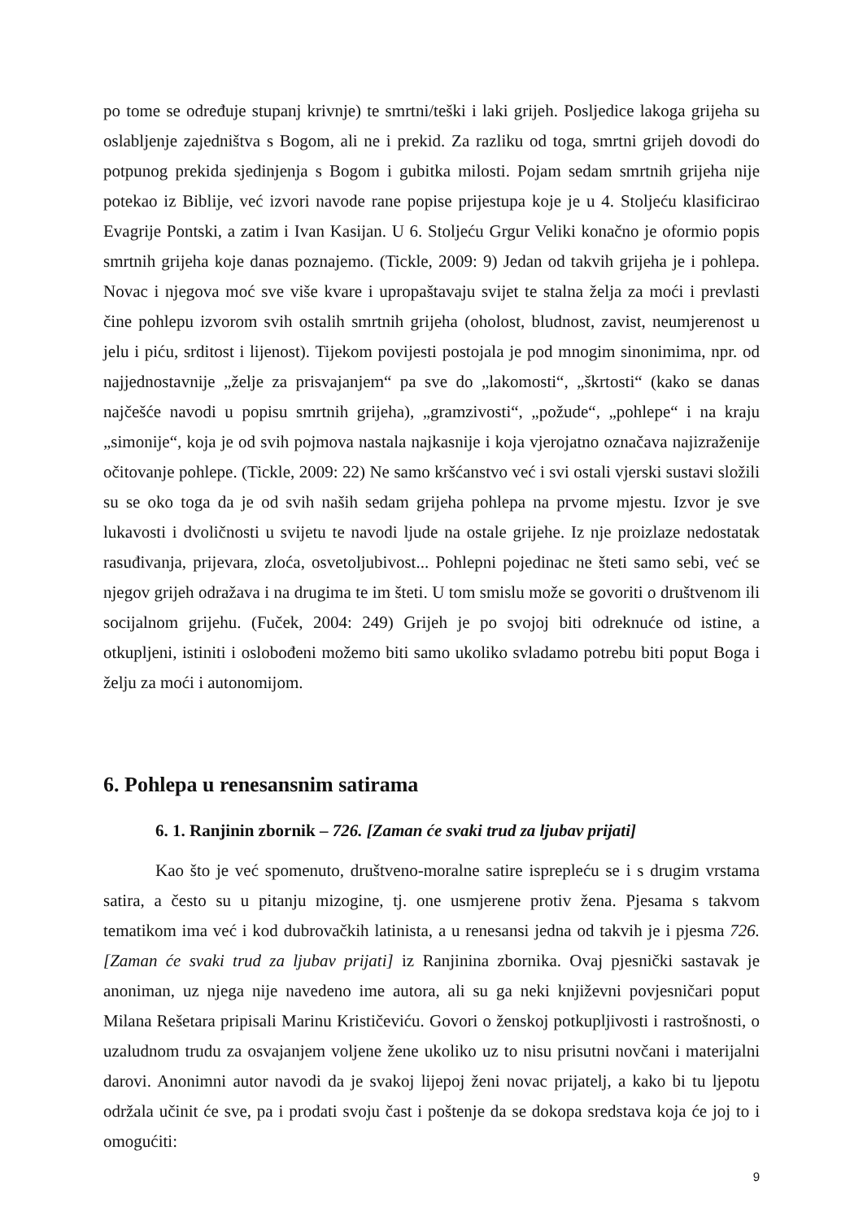po tome se određuje stupanj krivnje) te smrtni/teški i laki grijeh. Posljedice lakoga grijeha su oslabljenje zajedništva s Bogom, ali ne i prekid. Za razliku od toga, smrtni grijeh dovodi do potpunog prekida sjedinjenja s Bogom i gubitka milosti. Pojam sedam smrtnih grijeha nije potekao iz Biblije, već izvori navode rane popise prijestupa koje je u 4. Stoljeću klasificirao Evagrije Pontski, a zatim i Ivan Kasijan. U 6. Stoljeću Grgur Veliki konačno je oformio popis smrtnih grijeha koje danas poznajemo. (Tickle, 2009: 9) Jedan od takvih grijeha je i pohlepa. Novac i njegova moć sve više kvare i upropaštavaju svijet te stalna želja za moći i prevlasti čine pohlepu izvorom svih ostalih smrtnih grijeha (oholost, bludnost, zavist, neumjerenost u jelu i piću, srditost i lijenost). Tijekom povijesti postojala je pod mnogim sinonimima, npr. od najjednostavnije „želje za prisvajanjem“ pa sve do „lakomosti“, „škrtosti“ (kako se danas najčešće navodi u popisu smrtnih grijeha), „gramzivosti“, „požude“, „pohlepe“ i na kraju „simonije“, koja je od svih pojmova nastala najkasnije i koja vjerojatno označava najizraženije očitovanje pohlepe. (Tickle, 2009: 22) Ne samo kršćanstvo već i svi ostali vjerski sustavi složili su se oko toga da je od svih naših sedam grijeha pohlepa na prvome mjestu. Izvor je sve lukavosti i dvoličnosti u svijetu te navodi ljude na ostale grijehe. Iz nje proizlaze nedostatak rasuđivanja, prijevara, zloća, osvetoljubivost... Pohlepni pojedinac ne šteti samo sebi, već se njegov grijeh odražava i na drugima te im šteti. U tom smislu može se govoriti o društvenom ili socijalnom grijehu. (Fuček, 2004: 249) Grijeh je po svojoj biti odreknuće od istine, a otkupljeni, istiniti i oslobođeni možemo biti samo ukoliko svladamo potrebu biti poput Boga i želju za moći i autonomijom.
6. Pohlepa u renesansnim satirama
6. 1. Ranjinin zbornik – 726. [Zaman će svaki trud za ljubav prijati]
Kao što je već spomenuto, društveno-moralne satire isprepleću se i s drugim vrstama satira, a često su u pitanju mizogine, tj. one usmjerene protiv žena. Pjesama s takvom tematikom ima već i kod dubrovačkih latinista, a u renesansi jedna od takvih je i pjesma 726. [Zaman će svaki trud za ljubav prijati] iz Ranjinina zbornika. Ovaj pjesnički sastavak je anoniman, uz njega nije navedeno ime autora, ali su ga neki književni povjesničari poput Milana Rešetara pripisali Marinu Krističeviću. Govori o ženskoj potkupljivosti i rastrošnosti, o uzaludnom trudu za osvajanjem voljene žene ukoliko uz to nisu prisutni novčani i materijalni darovi. Anonimni autor navodi da je svakoj lijepoj ženi novac prijatelj, a kako bi tu ljepotu održala učinit će sve, pa i prodati svoju čast i poštenje da se dokopa sredstava koja će joj to i omogućiti:
9